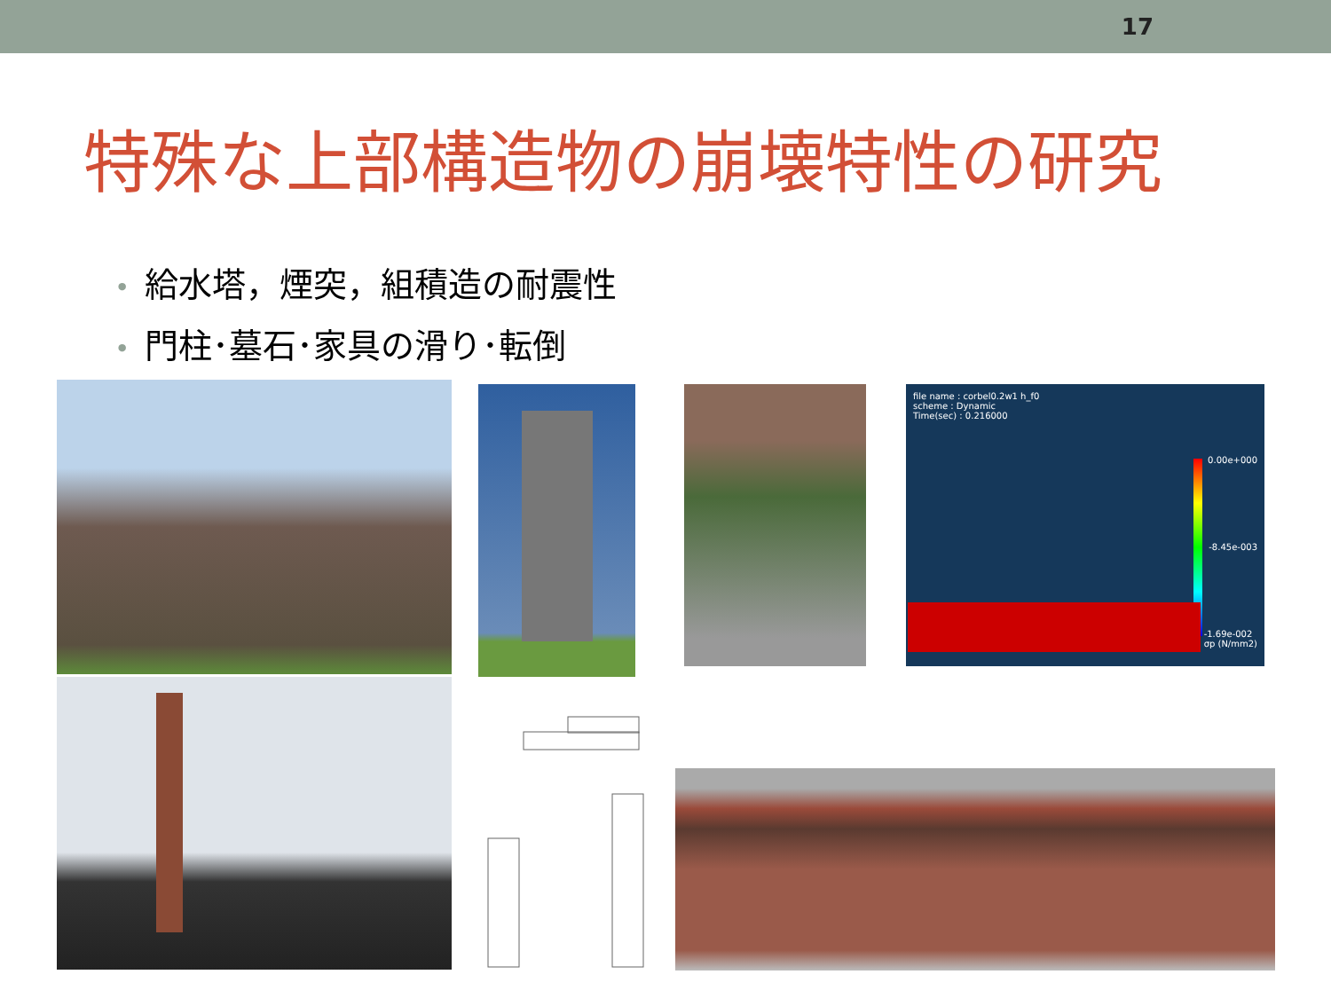17
特殊な上部構造物の崩壊特性の研究
• 給水塔，煙突，組積造の耐震性
• 門柱･墓石･家具の滑り･転倒
file name : corbel0.2w1 h_f0
scheme : Dynamic
Time(sec) : 0.216000
0.00e+000
-8.45e-003
-1.69e-002
σp (N/mm2)